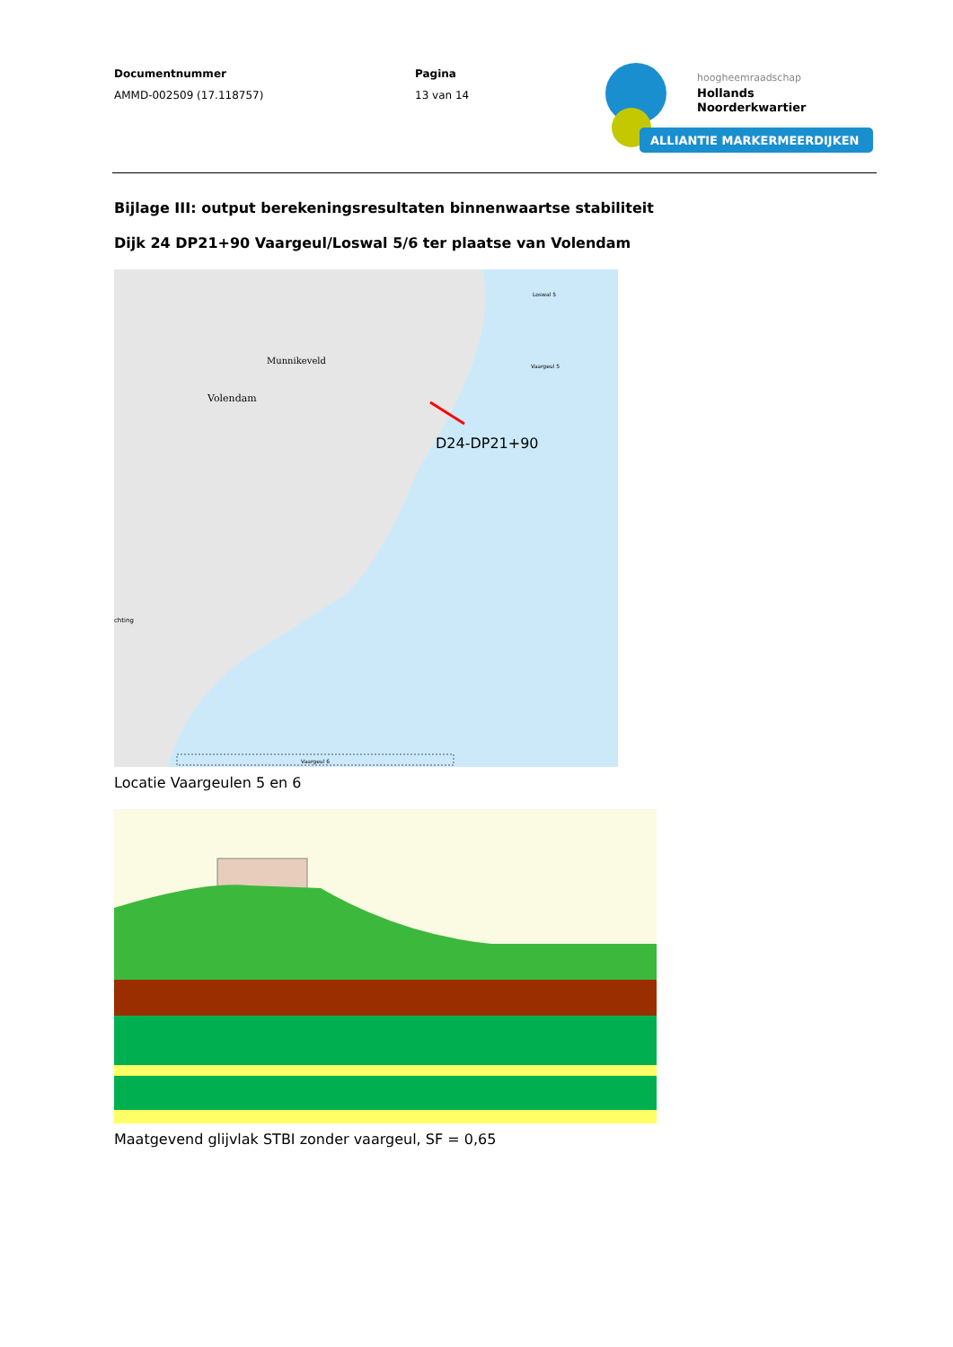Documentnummer
AMMD-002509 (17.118757)
Pagina
13 van 14
hoogheemraadschap
Hollands
Noorderkwartier
ALLIANTIE MARKERMEERDIJKEN
Bijlage III: output berekeningsresultaten binnenwaartse stabiliteit
Dijk 24 DP21+90 Vaargeul/Loswal 5/6 ter plaatse van Volendam
Munnikeveld
Volendam
Loswal 5
Vaargeul 5
D24-DP21+90
chting
Vaargeul 6
Locatie Vaargeulen 5 en 6
Maatgevend glijvlak STBI zonder vaargeul, SF = 0,65